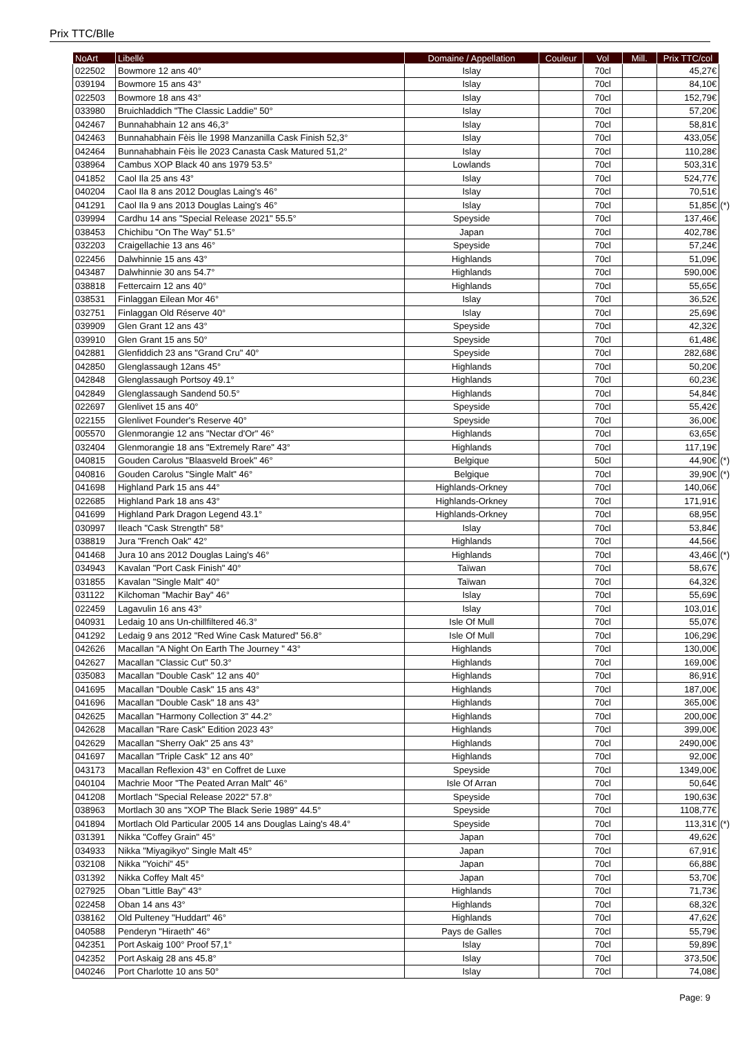Prix TTC/Blle
| NoArt | Libellé | Domaine / Appellation | Couleur | Vol | Mill. | Prix TTC/col | |
| --- | --- | --- | --- | --- | --- | --- | --- |
| 022502 | Bowmore 12 ans 40° | Islay | | 70cl | | 45,27€ | |
| 039194 | Bowmore 15 ans 43° | Islay | | 70cl | | 84,10€ | |
| 022503 | Bowmore 18 ans 43° | Islay | | 70cl | | 152,79€ | |
| 033980 | Bruichladdich "The Classic Laddie" 50° | Islay | | 70cl | | 57,20€ | |
| 042467 | Bunnahabhain 12 ans 46,3° | Islay | | 70cl | | 58,81€ | |
| 042463 | Bunnahabhain Fèis Ìle 1998 Manzanilla Cask Finish 52,3° | Islay | | 70cl | | 433,05€ | |
| 042464 | Bunnahabhain Fèis Ìle 2023 Canasta Cask Matured 51,2° | Islay | | 70cl | | 110,28€ | |
| 038964 | Cambus XOP Black 40 ans 1979 53.5° | Lowlands | | 70cl | | 503,31€ | |
| 041852 | Caol Ila 25 ans 43° | Islay | | 70cl | | 524,77€ | |
| 040204 | Caol Ila 8 ans 2012 Douglas Laing's 46° | Islay | | 70cl | | 70,51€ | |
| 041291 | Caol Ila 9 ans 2013 Douglas Laing's 46° | Islay | | 70cl | | 51,85€ | (*) |
| 039994 | Cardhu 14 ans "Special Release 2021" 55.5° | Speyside | | 70cl | | 137,46€ | |
| 038453 | Chichibu "On The Way" 51.5° | Japan | | 70cl | | 402,78€ | |
| 032203 | Craigellachie 13 ans 46° | Speyside | | 70cl | | 57,24€ | |
| 022456 | Dalwhinnie 15 ans 43° | Highlands | | 70cl | | 51,09€ | |
| 043487 | Dalwhinnie 30 ans 54.7° | Highlands | | 70cl | | 590,00€ | |
| 038818 | Fettercairn 12 ans 40° | Highlands | | 70cl | | 55,65€ | |
| 038531 | Finlaggan Eilean Mor 46° | Islay | | 70cl | | 36,52€ | |
| 032751 | Finlaggan Old Réserve 40° | Islay | | 70cl | | 25,69€ | |
| 039909 | Glen Grant 12 ans 43° | Speyside | | 70cl | | 42,32€ | |
| 039910 | Glen Grant 15 ans 50° | Speyside | | 70cl | | 61,48€ | |
| 042881 | Glenfiddich 23 ans "Grand Cru" 40° | Speyside | | 70cl | | 282,68€ | |
| 042850 | Glenglassaugh 12ans 45° | Highlands | | 70cl | | 50,20€ | |
| 042848 | Glenglassaugh Portsoy 49.1° | Highlands | | 70cl | | 60,23€ | |
| 042849 | Glenglassaugh Sandend 50.5° | Highlands | | 70cl | | 54,84€ | |
| 022697 | Glenlivet 15 ans 40° | Speyside | | 70cl | | 55,42€ | |
| 022155 | Glenlivet Founder's Reserve 40° | Speyside | | 70cl | | 36,00€ | |
| 005570 | Glenmorangie 12 ans "Nectar d'Or" 46° | Highlands | | 70cl | | 63,65€ | |
| 032404 | Glenmorangie 18 ans "Extremely Rare" 43° | Highlands | | 70cl | | 117,19€ | |
| 040815 | Gouden Carolus "Blaasveld Broek" 46° | Belgique | | 50cl | | 44,90€ | (*) |
| 040816 | Gouden Carolus "Single Malt" 46° | Belgique | | 70cl | | 39,90€ | (*) |
| 041698 | Highland Park 15 ans 44° | Highlands-Orkney | | 70cl | | 140,06€ | |
| 022685 | Highland Park 18 ans 43° | Highlands-Orkney | | 70cl | | 171,91€ | |
| 041699 | Highland Park Dragon Legend 43.1° | Highlands-Orkney | | 70cl | | 68,95€ | |
| 030997 | Ileach "Cask Strength" 58° | Islay | | 70cl | | 53,84€ | |
| 038819 | Jura "French Oak" 42° | Highlands | | 70cl | | 44,56€ | |
| 041468 | Jura 10 ans 2012 Douglas Laing's 46° | Highlands | | 70cl | | 43,46€ | (*) |
| 034943 | Kavalan "Port Cask Finish" 40° | Taïwan | | 70cl | | 58,67€ | |
| 031855 | Kavalan "Single Malt" 40° | Taïwan | | 70cl | | 64,32€ | |
| 031122 | Kilchoman "Machir Bay" 46° | Islay | | 70cl | | 55,69€ | |
| 022459 | Lagavulin 16 ans 43° | Islay | | 70cl | | 103,01€ | |
| 040931 | Ledaig 10 ans Un-chillfiltered 46.3° | Isle Of Mull | | 70cl | | 55,07€ | |
| 041292 | Ledaig 9 ans 2012 "Red Wine Cask Matured" 56.8° | Isle Of Mull | | 70cl | | 106,29€ | |
| 042626 | Macallan "A Night On Earth The Journey " 43° | Highlands | | 70cl | | 130,00€ | |
| 042627 | Macallan "Classic Cut" 50.3° | Highlands | | 70cl | | 169,00€ | |
| 035083 | Macallan "Double Cask" 12 ans 40° | Highlands | | 70cl | | 86,91€ | |
| 041695 | Macallan "Double Cask" 15 ans 43° | Highlands | | 70cl | | 187,00€ | |
| 041696 | Macallan "Double Cask" 18 ans 43° | Highlands | | 70cl | | 365,00€ | |
| 042625 | Macallan "Harmony Collection 3" 44.2° | Highlands | | 70cl | | 200,00€ | |
| 042628 | Macallan "Rare Cask" Edition 2023 43° | Highlands | | 70cl | | 399,00€ | |
| 042629 | Macallan "Sherry Oak" 25 ans 43° | Highlands | | 70cl | | 2490,00€ | |
| 041697 | Macallan "Triple Cask" 12 ans 40° | Highlands | | 70cl | | 92,00€ | |
| 043173 | Macallan Reflexion 43° en Coffret de Luxe | Speyside | | 70cl | | 1349,00€ | |
| 040104 | Machrie Moor "The Peated Arran Malt" 46° | Isle Of Arran | | 70cl | | 50,64€ | |
| 041208 | Mortlach "Special Release 2022" 57.8° | Speyside | | 70cl | | 190,63€ | |
| 038963 | Mortlach 30 ans "XOP The Black Serie 1989" 44.5° | Speyside | | 70cl | | 1108,77€ | |
| 041894 | Mortlach Old Particular 2005 14 ans Douglas Laing's 48.4° | Speyside | | 70cl | | 113,31€ | (*) |
| 031391 | Nikka "Coffey Grain" 45° | Japan | | 70cl | | 49,62€ | |
| 034933 | Nikka "Miyagikyo" Single Malt 45° | Japan | | 70cl | | 67,91€ | |
| 032108 | Nikka "Yoichi" 45° | Japan | | 70cl | | 66,88€ | |
| 031392 | Nikka Coffey Malt 45° | Japan | | 70cl | | 53,70€ | |
| 027925 | Oban "Little Bay" 43° | Highlands | | 70cl | | 71,73€ | |
| 022458 | Oban 14 ans 43° | Highlands | | 70cl | | 68,32€ | |
| 038162 | Old Pulteney "Huddart" 46° | Highlands | | 70cl | | 47,62€ | |
| 040588 | Penderyn "Hiraeth" 46° | Pays de Galles | | 70cl | | 55,79€ | |
| 042351 | Port Askaig 100° Proof 57,1° | Islay | | 70cl | | 59,89€ | |
| 042352 | Port Askaig 28 ans 45.8° | Islay | | 70cl | | 373,50€ | |
| 040246 | Port Charlotte 10 ans 50° | Islay | | 70cl | | 74,08€ | |
Page: 9